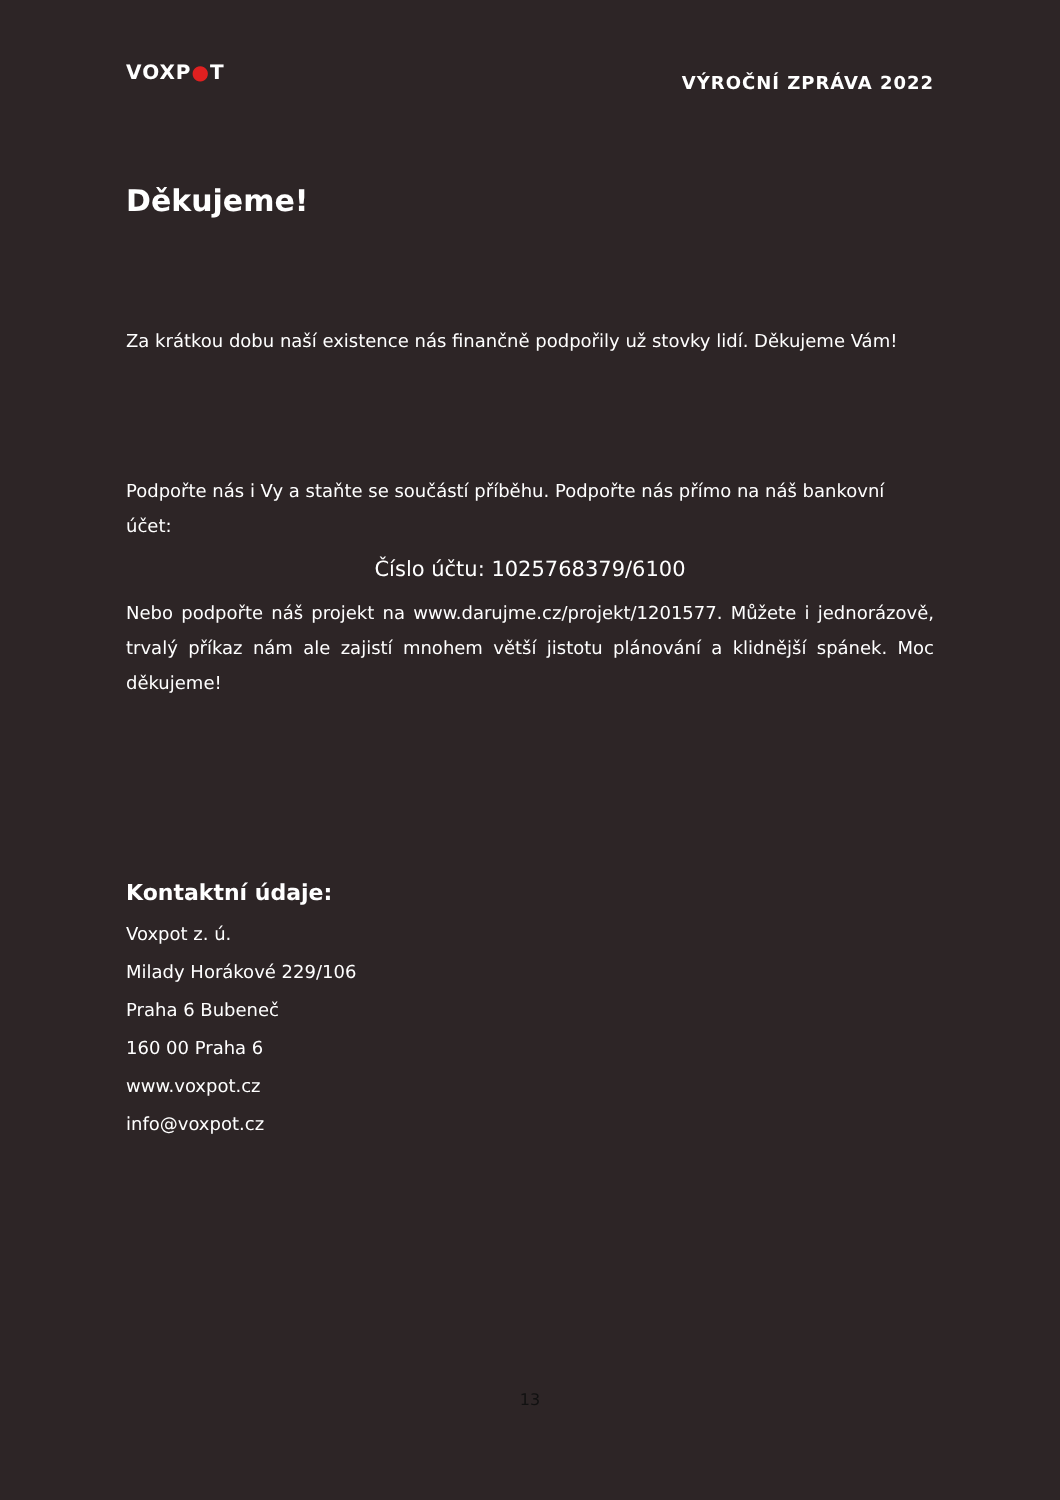VOXP●T
VÝROČNÍ ZPRÁVA 2022
Děkujeme!
Za krátkou dobu naší existence nás finančně podpořily už stovky lidí. Děkujeme Vám!
Podpořte nás i Vy a staňte se součástí příběhu. Podpořte nás přímo na náš bankovní účet:
Číslo účtu: 1025768379/6100
Nebo podpořte náš projekt na www.darujme.cz/projekt/1201577. Můžete i jednorázově, trvalý příkaz nám ale zajistí mnohem větší jistotu plánování a klidnější spánek. Moc děkujeme!
Kontaktní údaje:
Voxpot z. ú.
Milady Horákové 229/106
Praha 6 Bubeneč
160 00 Praha 6
www.voxpot.cz
info@voxpot.cz
13